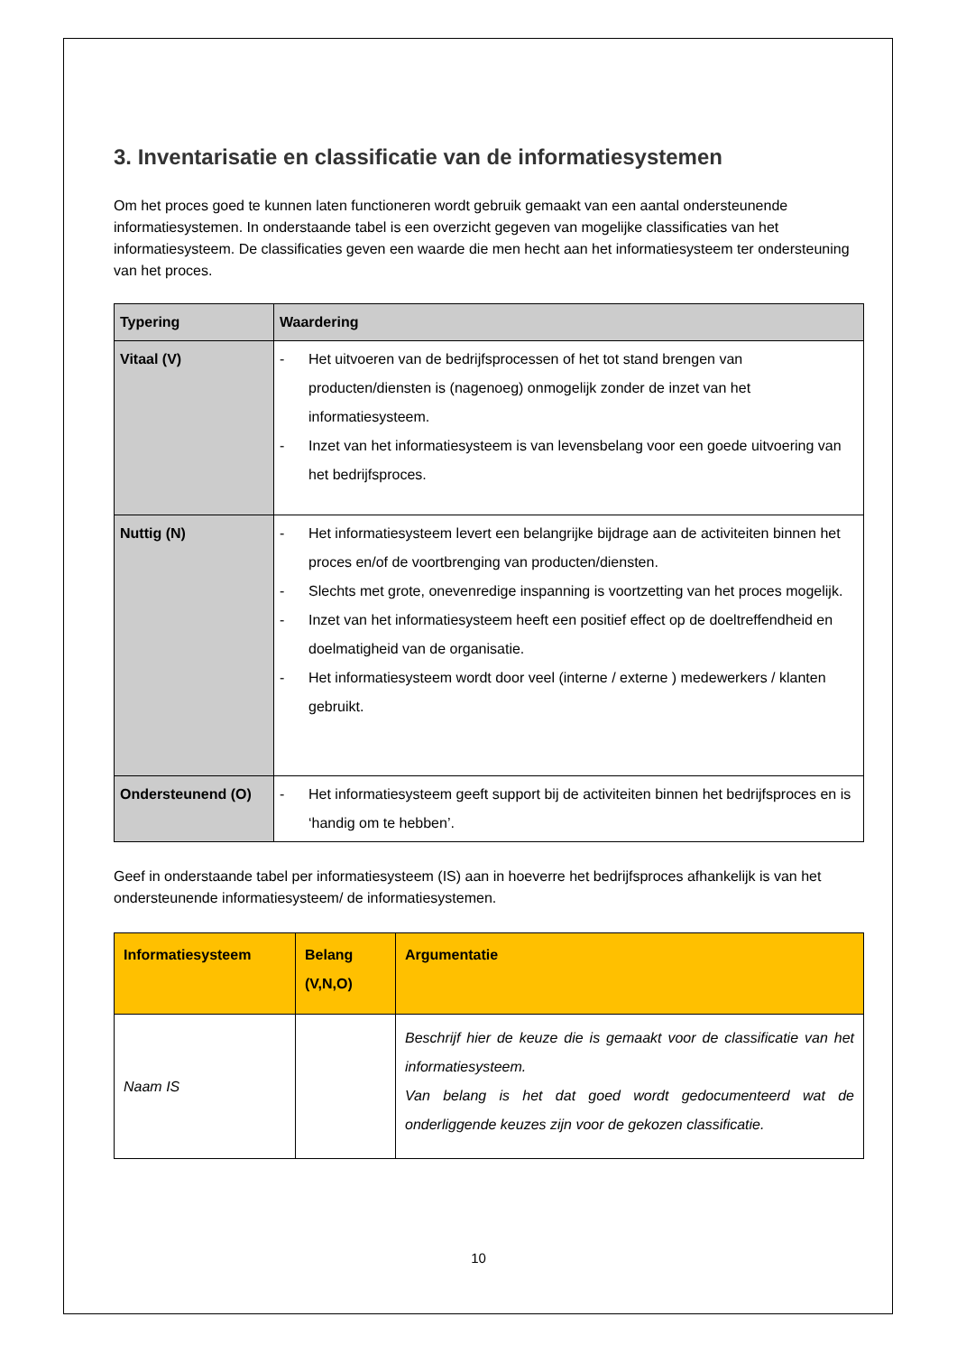3. Inventarisatie en classificatie van de informatiesystemen
Om het proces goed te kunnen laten functioneren wordt gebruik gemaakt van een aantal ondersteunende informatiesystemen. In onderstaande tabel is een overzicht gegeven van mogelijke classificaties van het informatiesysteem. De classificaties geven een waarde die men hecht aan het informatiesysteem ter ondersteuning van het proces.
| Typering | Waardering |
| --- | --- |
| Vitaal (V) | - Het uitvoeren van de bedrijfsprocessen of het tot stand brengen van producten/diensten is (nagenoeg) onmogelijk zonder de inzet van het informatiesysteem. - Inzet van het informatiesysteem is van levensbelang voor een goede uitvoering van het bedrijfsproces. |
| Nuttig (N) | - Het informatiesysteem levert een belangrijke bijdrage aan de activiteiten binnen het proces en/of de voortbrenging van producten/diensten. - Slechts met grote, onevenredige inspanning is voortzetting van het proces mogelijk. - Inzet van het informatiesysteem heeft een positief effect op de doeltreffendheid en doelmatigheid van de organisatie. - Het informatiesysteem wordt door veel (interne / externe ) medewerkers / klanten gebruikt. |
| Ondersteunend (O) | - Het informatiesysteem geeft support bij de activiteiten binnen het bedrijfsproces en is ‘handig om te hebben’. |
Geef in onderstaande tabel per informatiesysteem (IS) aan in hoeverre het bedrijfsproces afhankelijk is van het ondersteunende informatiesysteem/ de informatiesystemen.
| Informatiesysteem | Belang (V,N,O) | Argumentatie |
| --- | --- | --- |
| Naam IS | | Beschrijf hier de keuze die is gemaakt voor de classificatie van het informatiesysteem. Van belang is het dat goed wordt gedocumenteerd wat de onderliggende keuzes zijn voor de gekozen classificatie. |
10